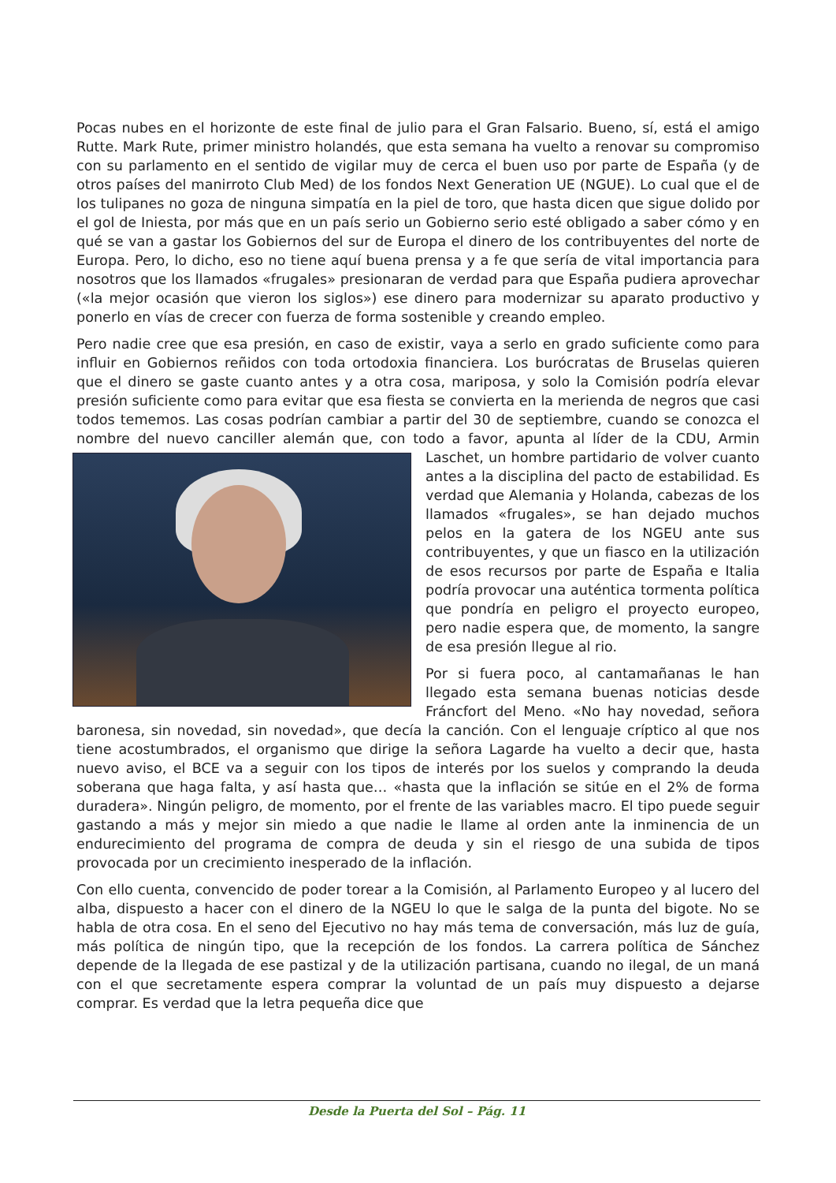Pocas nubes en el horizonte de este final de julio para el Gran Falsario. Bueno, sí, está el amigo Rutte. Mark Rute, primer ministro holandés, que esta semana ha vuelto a renovar su compromiso con su parlamento en el sentido de vigilar muy de cerca el buen uso por parte de España (y de otros países del manirroto Club Med) de los fondos Next Generation UE (NGUE). Lo cual que el de los tulipanes no goza de ninguna simpatía en la piel de toro, que hasta dicen que sigue dolido por el gol de Iniesta, por más que en un país serio un Gobierno serio esté obligado a saber cómo y en qué se van a gastar los Gobiernos del sur de Europa el dinero de los contribuyentes del norte de Europa. Pero, lo dicho, eso no tiene aquí buena prensa y a fe que sería de vital importancia para nosotros que los llamados «frugales» presionaran de verdad para que España pudiera aprovechar («la mejor ocasión que vieron los siglos») ese dinero para modernizar su aparato productivo y ponerlo en vías de crecer con fuerza de forma sostenible y creando empleo.
Pero nadie cree que esa presión, en caso de existir, vaya a serlo en grado suficiente como para influir en Gobiernos reñidos con toda ortodoxia financiera. Los burócratas de Bruselas quieren que el dinero se gaste cuanto antes y a otra cosa, mariposa, y solo la Comisión podría elevar presión suficiente como para evitar que esa fiesta se convierta en la merienda de negros que casi todos tememos. Las cosas podrían cambiar a partir del 30 de septiembre, cuando se conozca el nombre del nuevo canciller alemán que, con todo a favor, apunta al líder de la CDU, Armin Laschet, un hombre partidario de volver cuanto antes a la disciplina del pacto de estabilidad. Es verdad que Alemania y Holanda, cabezas de los llamados «frugales», se han dejado muchos pelos en la gatera de los NGEU ante sus contribuyentes, y que un fiasco en la utilización de esos recursos por parte de España e Italia podría provocar una auténtica tormenta política que pondría en peligro el proyecto europeo, pero nadie espera que, de momento, la sangre de esa presión llegue al rio.
Por si fuera poco, al cantamañanas le han llegado esta semana buenas noticias desde Fráncfort del Meno. «No hay novedad, señora baronesa, sin novedad, sin novedad», que decía la canción. Con el lenguaje críptico al que nos tiene acostumbrados, el organismo que dirige la señora Lagarde ha vuelto a decir que, hasta nuevo aviso, el BCE va a seguir con los tipos de interés por los suelos y comprando la deuda soberana que haga falta, y así hasta que… «hasta que la inflación se sitúe en el 2% de forma duradera». Ningún peligro, de momento, por el frente de las variables macro. El tipo puede seguir gastando a más y mejor sin miedo a que nadie le llame al orden ante la inminencia de un endurecimiento del programa de compra de deuda y sin el riesgo de una subida de tipos provocada por un crecimiento inesperado de la inflación.
Con ello cuenta, convencido de poder torear a la Comisión, al Parlamento Europeo y al lucero del alba, dispuesto a hacer con el dinero de la NGEU lo que le salga de la punta del bigote. No se habla de otra cosa. En el seno del Ejecutivo no hay más tema de conversación, más luz de guía, más política de ningún tipo, que la recepción de los fondos. La carrera política de Sánchez depende de la llegada de ese pastizal y de la utilización partisana, cuando no ilegal, de un maná con el que secretamente espera comprar la voluntad de un país muy dispuesto a dejarse comprar. Es verdad que la letra pequeña dice que
Desde la Puerta del Sol – Pág. 11